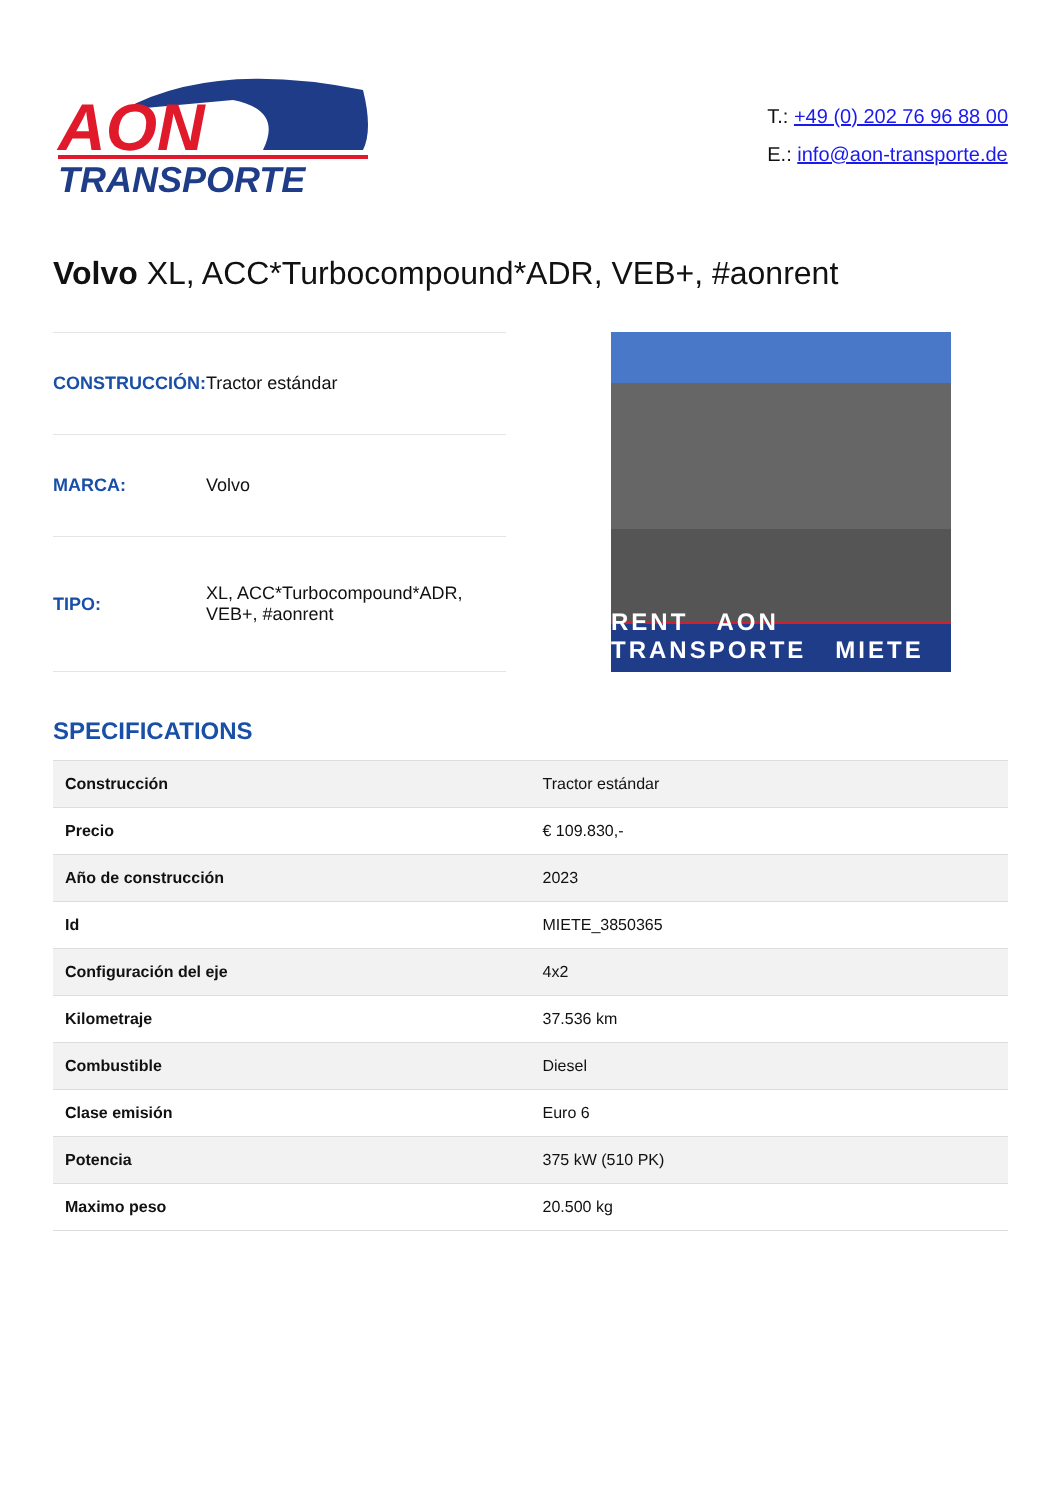AON
TRANSPORTE
T.: +49 (0) 202 76 96 88 00
E.: info@aon-transporte.de
Volvo XL, ACC*Turbocompound*ADR, VEB+, #aonrent
| CONSTRUCCIÓN: | Tractor estándar |
| MARCA: | Volvo |
| TIPO: | XL, ACC*Turbocompound*ADR, VEB+, #aonrent |
RENT AON TRANSPORTE MIETE
SPECIFICATIONS
| Construcción | Tractor estándar |
| Precio | € 109.830,- |
| Año de construcción | 2023 |
| Id | MIETE_3850365 |
| Configuración del eje | 4x2 |
| Kilometraje | 37.536 km |
| Combustible | Diesel |
| Clase emisión | Euro 6 |
| Potencia | 375 kW (510 PK) |
| Maximo peso | 20.500 kg |